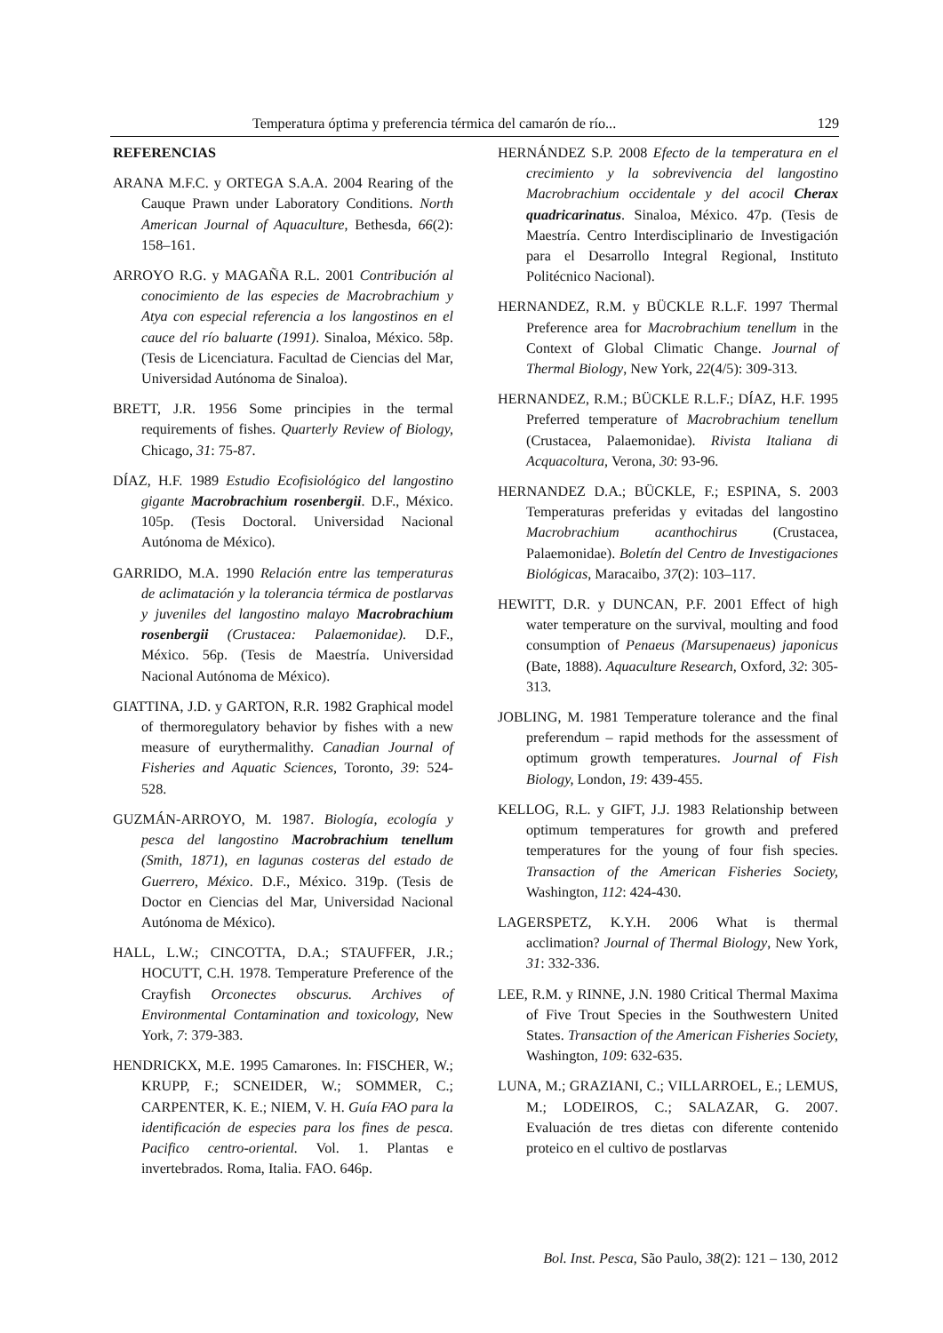Temperatura óptima y preferencia térmica del camarón de río... 129
REFERENCIAS
ARANA M.F.C. y ORTEGA S.A.A. 2004 Rearing of the Cauque Prawn under Laboratory Conditions. North American Journal of Aquaculture, Bethesda, 66(2): 158–161.
ARROYO R.G. y MAGAÑA R.L. 2001 Contribución al conocimiento de las especies de Macrobrachium y Atya con especial referencia a los langostinos en el cauce del río baluarte (1991). Sinaloa, México. 58p. (Tesis de Licenciatura. Facultad de Ciencias del Mar, Universidad Autónoma de Sinaloa).
BRETT, J.R. 1956 Some principies in the termal requirements of fishes. Quarterly Review of Biology, Chicago, 31: 75-87.
DÍAZ, H.F. 1989 Estudio Ecofisiológico del langostino gigante Macrobrachium rosenbergii. D.F., México. 105p. (Tesis Doctoral. Universidad Nacional Autónoma de México).
GARRIDO, M.A. 1990 Relación entre las temperaturas de aclimatación y la tolerancia térmica de postlarvas y juveniles del langostino malayo Macrobrachium rosenbergii (Crustacea: Palaemonidae). D.F., México. 56p. (Tesis de Maestría. Universidad Nacional Autónoma de México).
GIATTINA, J.D. y GARTON, R.R. 1982 Graphical model of thermoregulatory behavior by fishes with a new measure of eurythermalithy. Canadian Journal of Fisheries and Aquatic Sciences, Toronto, 39: 524-528.
GUZMÁN-ARROYO, M. 1987. Biología, ecología y pesca del langostino Macrobrachium tenellum (Smith, 1871), en lagunas costeras del estado de Guerrero, México. D.F., México. 319p. (Tesis de Doctor en Ciencias del Mar, Universidad Nacional Autónoma de México).
HALL, L.W.; CINCOTTA, D.A.; STAUFFER, J.R.; HOCUTT, C.H. 1978. Temperature Preference of the Crayfish Orconectes obscurus. Archives of Environmental Contamination and toxicology, New York, 7: 379-383.
HENDRICKX, M.E. 1995 Camarones. In: FISCHER, W.; KRUPP, F.; SCNEIDER, W.; SOMMER, C.; CARPENTER, K. E.; NIEM, V. H. Guía FAO para la identificación de especies para los fines de pesca. Pacifico centro-oriental. Vol. 1. Plantas e invertebrados. Roma, Italia. FAO. 646p.
HERNÁNDEZ S.P. 2008 Efecto de la temperatura en el crecimiento y la sobrevivencia del langostino Macrobrachium occidentale y del acocil Cherax quadricarinatus. Sinaloa, México. 47p. (Tesis de Maestría. Centro Interdisciplinario de Investigación para el Desarrollo Integral Regional, Instituto Politécnico Nacional).
HERNANDEZ, R.M. y BÜCKLE R.L.F. 1997 Thermal Preference area for Macrobrachium tenellum in the Context of Global Climatic Change. Journal of Thermal Biology, New York, 22(4/5): 309-313.
HERNANDEZ, R.M.; BÜCKLE R.L.F.; DÍAZ, H.F. 1995 Preferred temperature of Macrobrachium tenellum (Crustacea, Palaemonidae). Rivista Italiana di Acquacoltura, Verona, 30: 93-96.
HERNANDEZ D.A.; BÜCKLE, F.; ESPINA, S. 2003 Temperaturas preferidas y evitadas del langostino Macrobrachium acanthochirus (Crustacea, Palaemonidae). Boletín del Centro de Investigaciones Biológicas, Maracaibo, 37(2): 103–117.
HEWITT, D.R. y DUNCAN, P.F. 2001 Effect of high water temperature on the survival, moulting and food consumption of Penaeus (Marsupenaeus) japonicus (Bate, 1888). Aquaculture Research, Oxford, 32: 305-313.
JOBLING, M. 1981 Temperature tolerance and the final preferendum – rapid methods for the assessment of optimum growth temperatures. Journal of Fish Biology, London, 19: 439-455.
KELLOG, R.L. y GIFT, J.J. 1983 Relationship between optimum temperatures for growth and prefered temperatures for the young of four fish species. Transaction of the American Fisheries Society, Washington, 112: 424-430.
LAGERSPETZ, K.Y.H. 2006 What is thermal acclimation? Journal of Thermal Biology, New York, 31: 332-336.
LEE, R.M. y RINNE, J.N. 1980 Critical Thermal Maxima of Five Trout Species in the Southwestern United States. Transaction of the American Fisheries Society, Washington, 109: 632-635.
LUNA, M.; GRAZIANI, C.; VILLARROEL, E.; LEMUS, M.; LODEIROS, C.; SALAZAR, G. 2007. Evaluación de tres dietas con diferente contenido proteico en el cultivo de postlarvas
Bol. Inst. Pesca, São Paulo, 38(2): 121 – 130, 2012